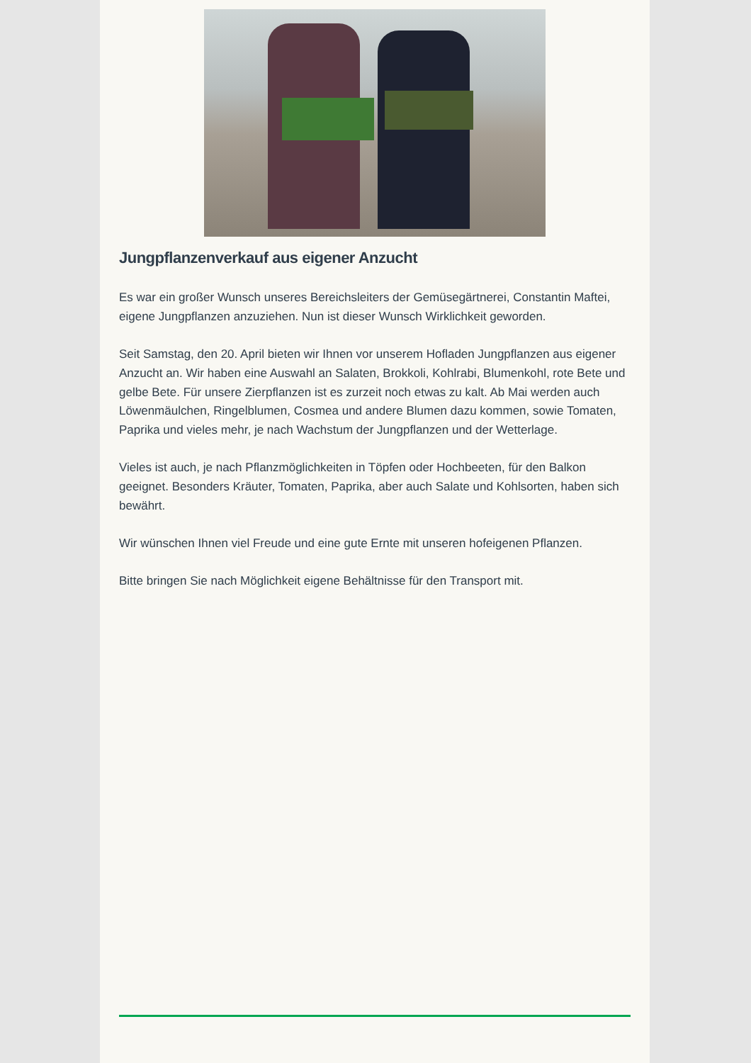Jungpflanzenverkauf aus eigener Anzucht
Es war ein großer Wunsch unseres Bereichsleiters der Gemüsegärtnerei, Constantin Maftei, eigene Jungpflanzen anzuziehen. Nun ist dieser Wunsch Wirklichkeit geworden.
Seit Samstag, den 20. April bieten wir Ihnen vor unserem Hofladen Jungpflanzen aus eigener Anzucht an. Wir haben eine Auswahl an Salaten, Brokkoli, Kohlrabi, Blumenkohl, rote Bete und gelbe Bete. Für unsere Zierpflanzen ist es zurzeit noch etwas zu kalt. Ab Mai werden auch Löwenmäulchen, Ringelblumen, Cosmea und andere Blumen dazu kommen, sowie Tomaten, Paprika und vieles mehr, je nach Wachstum der Jungpflanzen und der Wetterlage.
Vieles ist auch, je nach Pflanzmöglichkeiten in Töpfen oder Hochbeeten, für den Balkon geeignet. Besonders Kräuter, Tomaten, Paprika, aber auch Salate und Kohlsorten, haben sich bewährt.
Wir wünschen Ihnen viel Freude und eine gute Ernte mit unseren hofeigenen Pflanzen.
Bitte bringen Sie nach Möglichkeit eigene Behältnisse für den Transport mit.